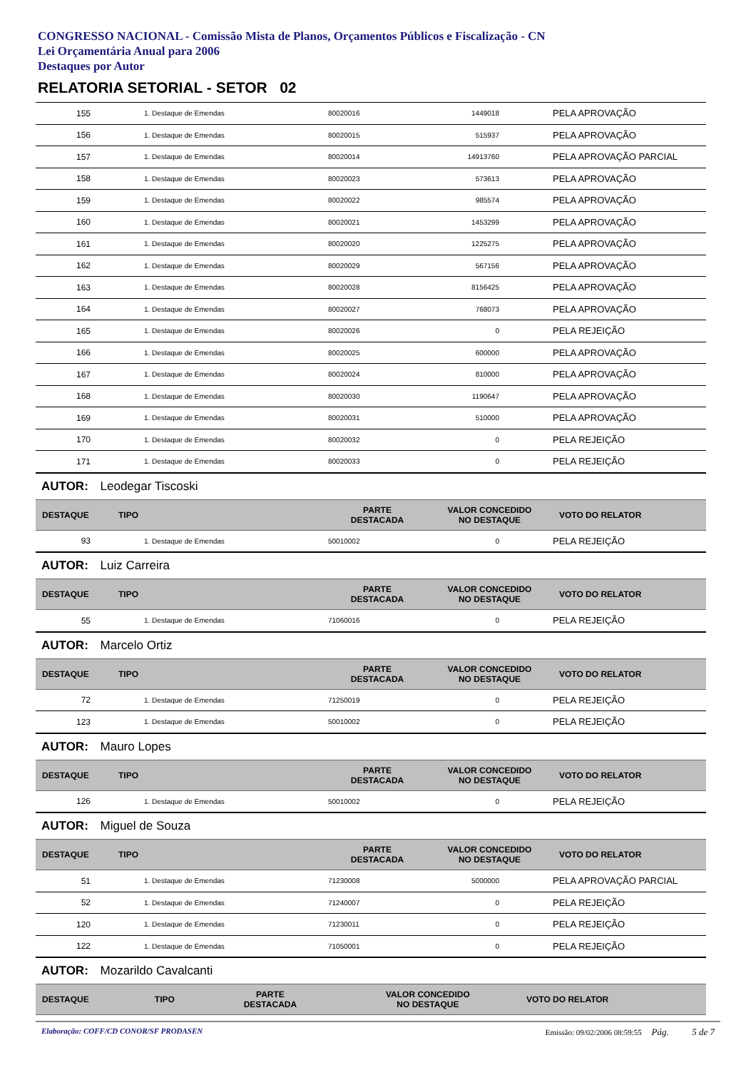CONGRESSO NACIONAL - Comissão Mista de Planos, Orçamentos Públicos e Fiscalização - CN
Lei Orçamentária Anual para 2006
Destaques por Autor
RELATORIA SETORIAL - SETOR 02
| 155 | 1. Destaque de Emendas | 80020016 | 1449018 | PELA APROVAÇÃO |
| 156 | 1. Destaque de Emendas | 80020015 | 515937 | PELA APROVAÇÃO |
| 157 | 1. Destaque de Emendas | 80020014 | 14913760 | PELA APROVAÇÃO PARCIAL |
| 158 | 1. Destaque de Emendas | 80020023 | 573613 | PELA APROVAÇÃO |
| 159 | 1. Destaque de Emendas | 80020022 | 985574 | PELA APROVAÇÃO |
| 160 | 1. Destaque de Emendas | 80020021 | 1453299 | PELA APROVAÇÃO |
| 161 | 1. Destaque de Emendas | 80020020 | 1225275 | PELA APROVAÇÃO |
| 162 | 1. Destaque de Emendas | 80020029 | 567156 | PELA APROVAÇÃO |
| 163 | 1. Destaque de Emendas | 80020028 | 8156425 | PELA APROVAÇÃO |
| 164 | 1. Destaque de Emendas | 80020027 | 768073 | PELA APROVAÇÃO |
| 165 | 1. Destaque de Emendas | 80020026 | 0 | PELA REJEIÇÃO |
| 166 | 1. Destaque de Emendas | 80020025 | 600000 | PELA APROVAÇÃO |
| 167 | 1. Destaque de Emendas | 80020024 | 810000 | PELA APROVAÇÃO |
| 168 | 1. Destaque de Emendas | 80020030 | 1190647 | PELA APROVAÇÃO |
| 169 | 1. Destaque de Emendas | 80020031 | 510000 | PELA APROVAÇÃO |
| 170 | 1. Destaque de Emendas | 80020032 | 0 | PELA REJEIÇÃO |
| 171 | 1. Destaque de Emendas | 80020033 | 0 | PELA REJEIÇÃO |
AUTOR: Leodegar Tiscoski
| DESTAQUE | TIPO | PARTE DESTACADA | VALOR CONCEDIDO NO DESTAQUE | VOTO DO RELATOR |
| --- | --- | --- | --- | --- |
| 93 | 1. Destaque de Emendas | 50010002 | 0 | PELA REJEIÇÃO |
AUTOR: Luiz Carreira
| DESTAQUE | TIPO | PARTE DESTACADA | VALOR CONCEDIDO NO DESTAQUE | VOTO DO RELATOR |
| --- | --- | --- | --- | --- |
| 55 | 1. Destaque de Emendas | 71060016 | 0 | PELA REJEIÇÃO |
AUTOR: Marcelo Ortiz
| DESTAQUE | TIPO | PARTE DESTACADA | VALOR CONCEDIDO NO DESTAQUE | VOTO DO RELATOR |
| --- | --- | --- | --- | --- |
| 72 | 1. Destaque de Emendas | 71250019 | 0 | PELA REJEIÇÃO |
| 123 | 1. Destaque de Emendas | 50010002 | 0 | PELA REJEIÇÃO |
AUTOR: Mauro Lopes
| DESTAQUE | TIPO | PARTE DESTACADA | VALOR CONCEDIDO NO DESTAQUE | VOTO DO RELATOR |
| --- | --- | --- | --- | --- |
| 126 | 1. Destaque de Emendas | 50010002 | 0 | PELA REJEIÇÃO |
AUTOR: Miguel de Souza
| DESTAQUE | TIPO | PARTE DESTACADA | VALOR CONCEDIDO NO DESTAQUE | VOTO DO RELATOR |
| --- | --- | --- | --- | --- |
| 51 | 1. Destaque de Emendas | 71230008 | 5000000 | PELA APROVAÇÃO PARCIAL |
| 52 | 1. Destaque de Emendas | 71240007 | 0 | PELA REJEIÇÃO |
| 120 | 1. Destaque de Emendas | 71230011 | 0 | PELA REJEIÇÃO |
| 122 | 1. Destaque de Emendas | 71050001 | 0 | PELA REJEIÇÃO |
AUTOR: Mozarildo Cavalcanti
| DESTAQUE | TIPO | PARTE DESTACADA | VALOR CONCEDIDO NO DESTAQUE | VOTO DO RELATOR |
| --- | --- | --- | --- | --- |
Elaboração: COFF/CD CONOR/SF PRODASEN Emissão: 09/02/2006 08:59:55 Pág. 5 de 7